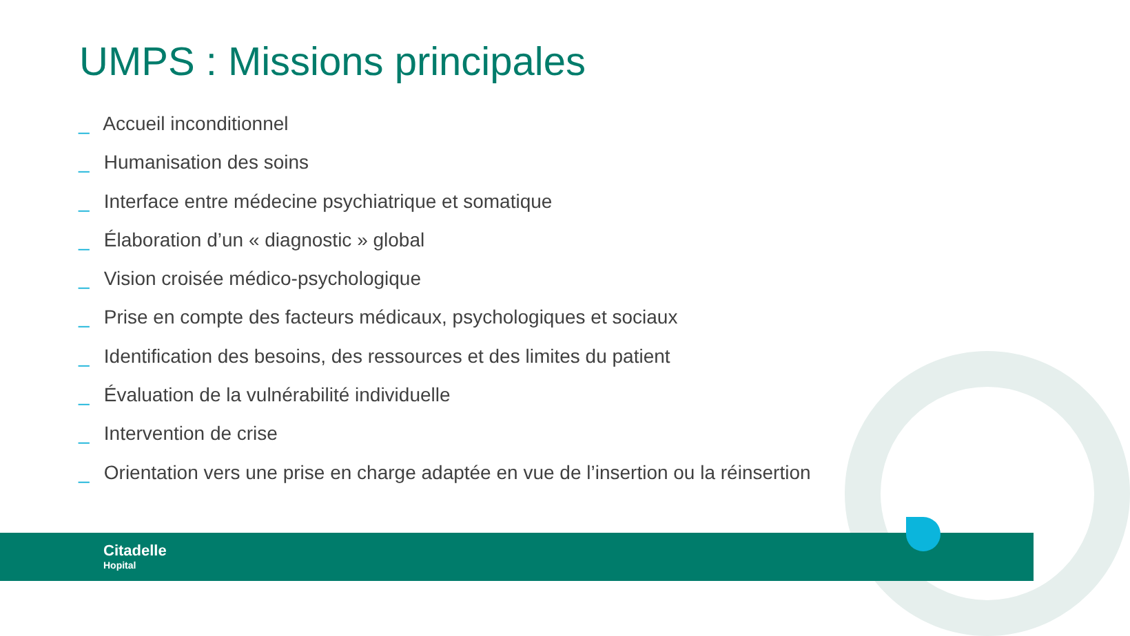UMPS : Missions principales
_ Accueil inconditionnel
_ Humanisation des soins
_ Interface entre médecine psychiatrique et somatique
_ Élaboration d’un « diagnostic » global
_ Vision croisée médico-psychologique
_ Prise en compte des facteurs médicaux, psychologiques et sociaux
_ Identification des besoins, des ressources et des limites du patient
_ Évaluation de la vulnérabilité individuelle
_ Intervention de crise
_ Orientation vers une prise en charge adaptée en vue de l’insertion ou la réinsertion
Citadelle
Hopital